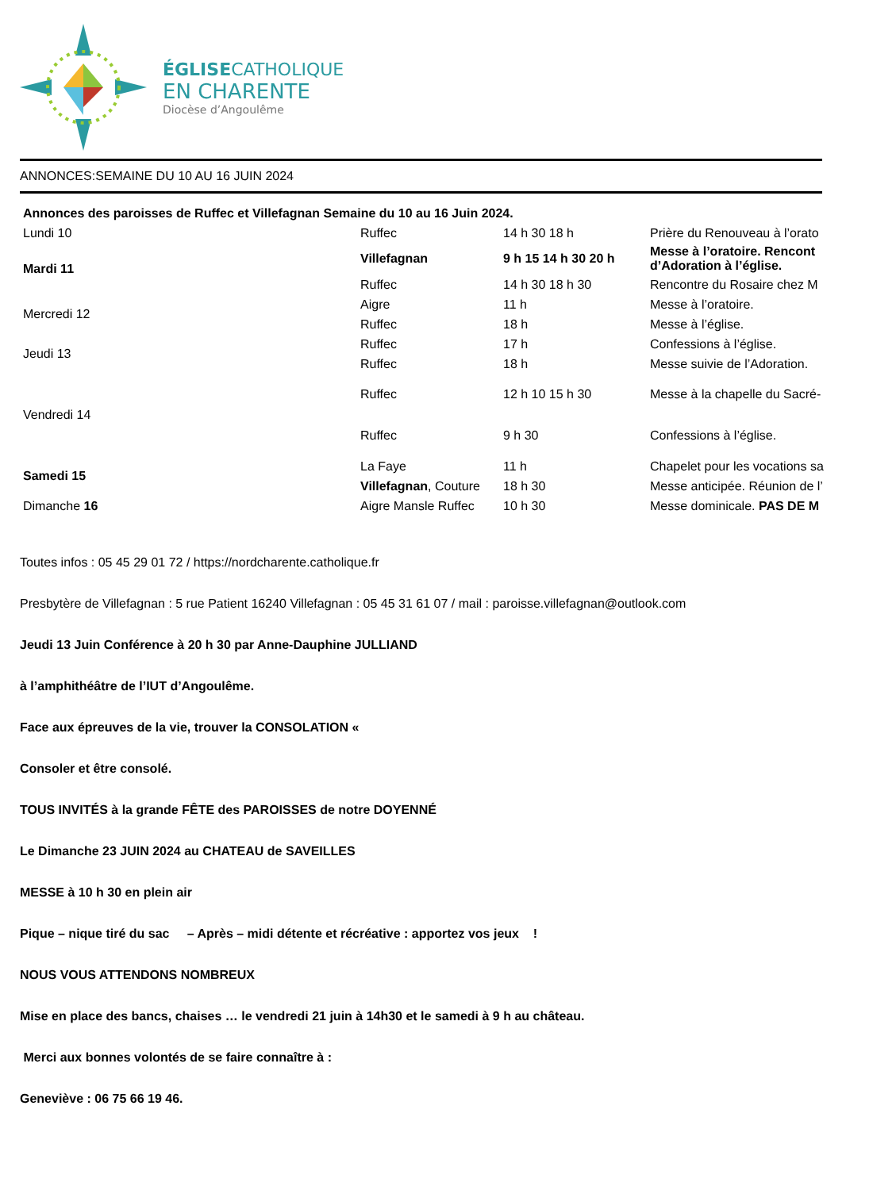ÉGLISECATHOLIQUE
EN CHARENTE
Diocèse d’Angoulême
ANNONCES:SEMAINE DU 10 AU 16 JUIN 2024
| Annonces des paroisses de Ruffec et Villefagnan Semaine du 10 au 16 Juin 2024. | | | |
| Lundi 10 | Ruffec | 14 h 30 18 h | Prière du Renouveau à l’orato |
| Mardi 11 | Villefagnan | 9 h 15 14 h 30 20 h | Messe à l’oratoire. Rencont d’Adoration à l’église. |
| | Ruffec | 14 h 30 18 h 30 | Rencontre du Rosaire chez M |
| Mercredi 12 | Aigre | 11 h | Messe à l’oratoire. |
| | Ruffec | 18 h | Messe à l’église. |
| Jeudi 13 | Ruffec | 17 h | Confessions à l’église. |
| | Ruffec | 18 h | Messe suivie de l’Adoration. |
| Vendredi 14 | Ruffec | 12 h 10 15 h 30 | Messe à la chapelle du Sacré- |
| | Ruffec | 9 h 30 | Confessions à l’église. |
| Samedi 15 | La Faye | 11 h | Chapelet pour les vocations sa |
| | Villefagnan , Couture | 18 h 30 | Messe anticipée. Réunion de l’ |
| Dimanche 16 | Aigre Mansle Ruffec | 10 h 30 | Messe dominicale. PAS DE M |
Toutes infos : 05 45 29 01 72 / https://nordcharente.catholique.fr
Presbytère de Villefagnan : 5 rue Patient 16240 Villefagnan : 05 45 31 61 07 / mail : paroisse.villefagnan@outlook.com
Jeudi 13 Juin Conférence à 20 h 30 par Anne-Dauphine JULLIAND
à l’amphithéâtre de l’IUT d’Angoulême.
Face aux épreuves de la vie, trouver la CONSOLATION «
Consoler et être consolé.
TOUS INVITÉS à la grande FÊTE des PAROISSES de notre DOYENNÉ
Le Dimanche 23 JUIN 2024 au CHATEAU de SAVEILLES
MESSE à 10 h 30 en plein air
Pique – nique tiré du sac – Après – midi détente et récréative : apportez vos jeux !
NOUS VOUS ATTENDONS NOMBREUX
Mise en place des bancs, chaises … le vendredi 21 juin à 14h30 et le samedi à 9 h au château.
Merci aux bonnes volontés de se faire connaître à :
Geneviève : 06 75 66 19 46.